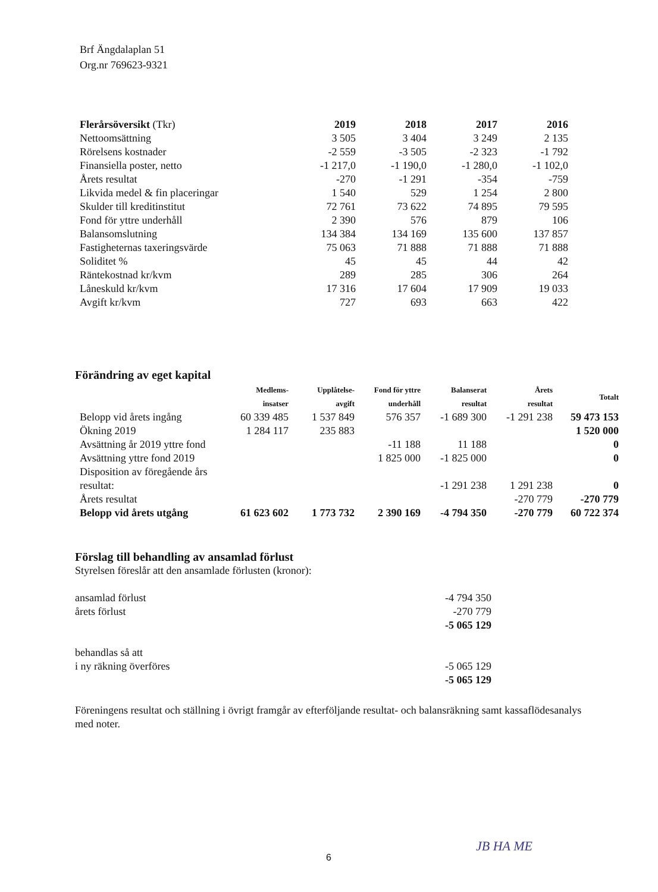Brf Ängdalaplan 51
Org.nr 769623-9321
| Flerårsöversikt (Tkr) | 2019 | 2018 | 2017 | 2016 |
| Nettoomsättning | 3 505 | 3 404 | 3 249 | 2 135 |
| Rörelsens kostnader | -2 559 | -3 505 | -2 323 | -1 792 |
| Finansiella poster, netto | -1 217,0 | -1 190,0 | -1 280,0 | -1 102,0 |
| Årets resultat | -270 | -1 291 | -354 | -759 |
| Likvida medel & fin placeringar | 1 540 | 529 | 1 254 | 2 800 |
| Skulder till kreditinstitut | 72 761 | 73 622 | 74 895 | 79 595 |
| Fond för yttre underhåll | 2 390 | 576 | 879 | 106 |
| Balansomslutning | 134 384 | 134 169 | 135 600 | 137 857 |
| Fastigheternas taxeringsvärde | 75 063 | 71 888 | 71 888 | 71 888 |
| Soliditet % | 45 | 45 | 44 | 42 |
| Räntekostnad kr/kvm | 289 | 285 | 306 | 264 |
| Låneskuld kr/kvm | 17 316 | 17 604 | 17 909 | 19 033 |
| Avgift kr/kvm | 727 | 693 | 663 | 422 |
| Förändring av eget kapital | | | | | | |
| | Medlems- insatser | Upplåtelse- avgift | Fond för yttre underhåll | Balanserat resultat | Årets resultat | Totalt |
| Belopp vid årets ingång | 60 339 485 | 1 537 849 | 576 357 | -1 689 300 | -1 291 238 | 59 473 153 |
| Ökning 2019 | 1 284 117 | 235 883 | | | | 1 520 000 |
| Avsättning år 2019 yttre fond | | | -11 188 | 11 188 | | 0 |
| Avsättning yttre fond 2019 | | | 1 825 000 | -1 825 000 | | 0 |
| Disposition av föregående års resultat: | | | | -1 291 238 | 1 291 238 | 0 |
| Årets resultat | | | | | -270 779 | -270 779 |
| Belopp vid årets utgång | 61 623 602 | 1 773 732 | 2 390 169 | -4 794 350 | -270 779 | 60 722 374 |
Förslag till behandling av ansamlad förlust
Styrelsen föreslår att den ansamlade förlusten (kronor):
ansamlad förlust -4 794 350
årets förlust -270 779
-5 065 129
behandlas så att
i ny räkning överföres -5 065 129
-5 065 129
Föreningens resultat och ställning i övrigt framgår av efterföljande resultat- och balansräkning samt kassaflödesanalys med noter.
6
JB HA ME